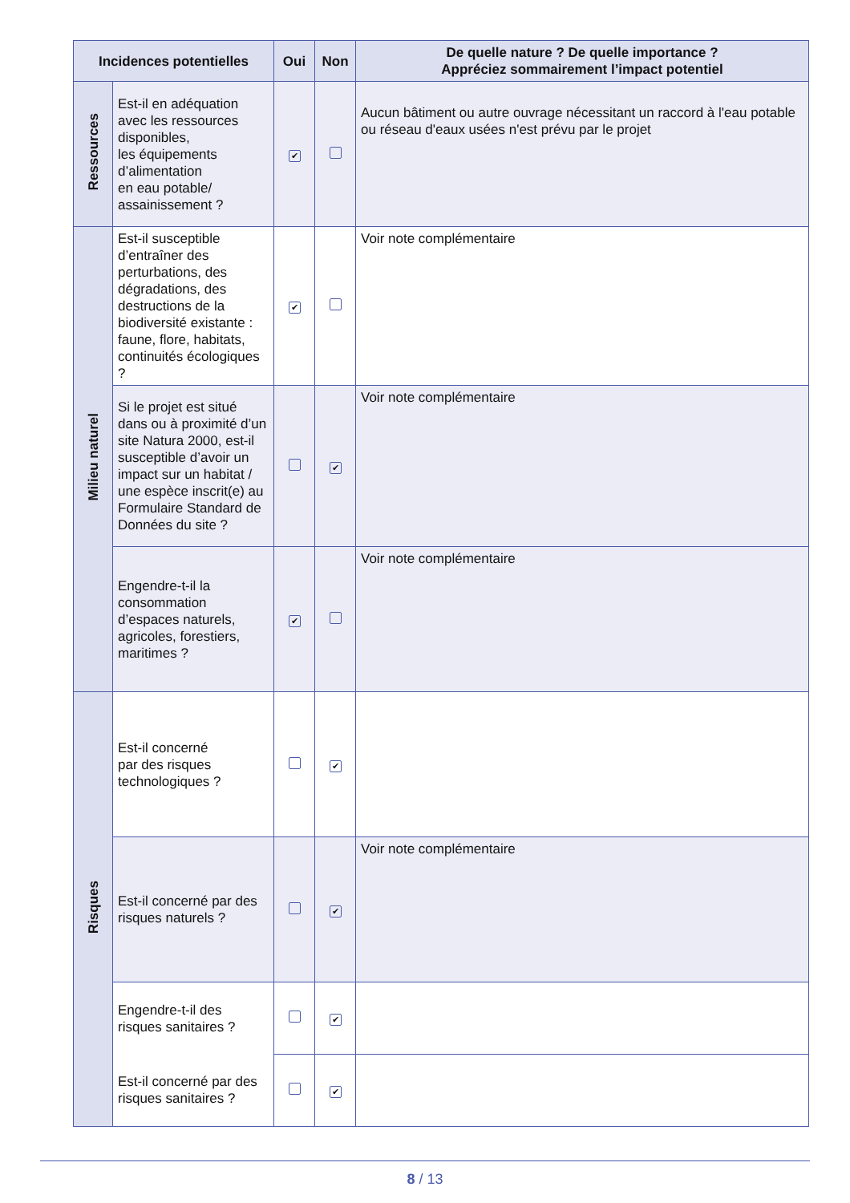| Incidences potentielles | | Oui | Non | De quelle nature ? De quelle importance ? Appréciez sommairement l’impact potentiel |
| --- | --- | --- | --- | --- |
| Ressources | Est-il en adéquation avec les ressources disponibles, les équipements d’alimentation en eau potable/ assainissement ? | ✔ | | Aucun bâtiment ou autre ouvrage nécessitant un raccord à l'eau potable ou réseau d'eaux usées n'est prévu par le projet |
| Milieu naturel | Est-il susceptible d’entraîner des perturbations, des dégradations, des destructions de la biodiversité existante : faune, flore, habitats, continuités écologiques ? | ✔ | | Voir note complémentaire |
| | Si le projet est situé dans ou à proximité d’un site Natura 2000, est-il susceptible d’avoir un impact sur un habitat / une espèce inscrit(e) au Formulaire Standard de Données du site ? | | ✔ | Voir note complémentaire |
| | Engendre-t-il la consommation d’espaces naturels, agricoles, forestiers, maritimes ? | ✔ | | Voir note complémentaire |
| Risques | Est-il concerné par des risques technologiques ? | | ✔ | |
| | Est-il concerné par des risques naturels ? | | ✔ | Voir note complémentaire |
| | Engendre-t-il des risques sanitaires ? | | ✔ | |
| | Est-il concerné par des risques sanitaires ? | | ✔ | |
8 / 13